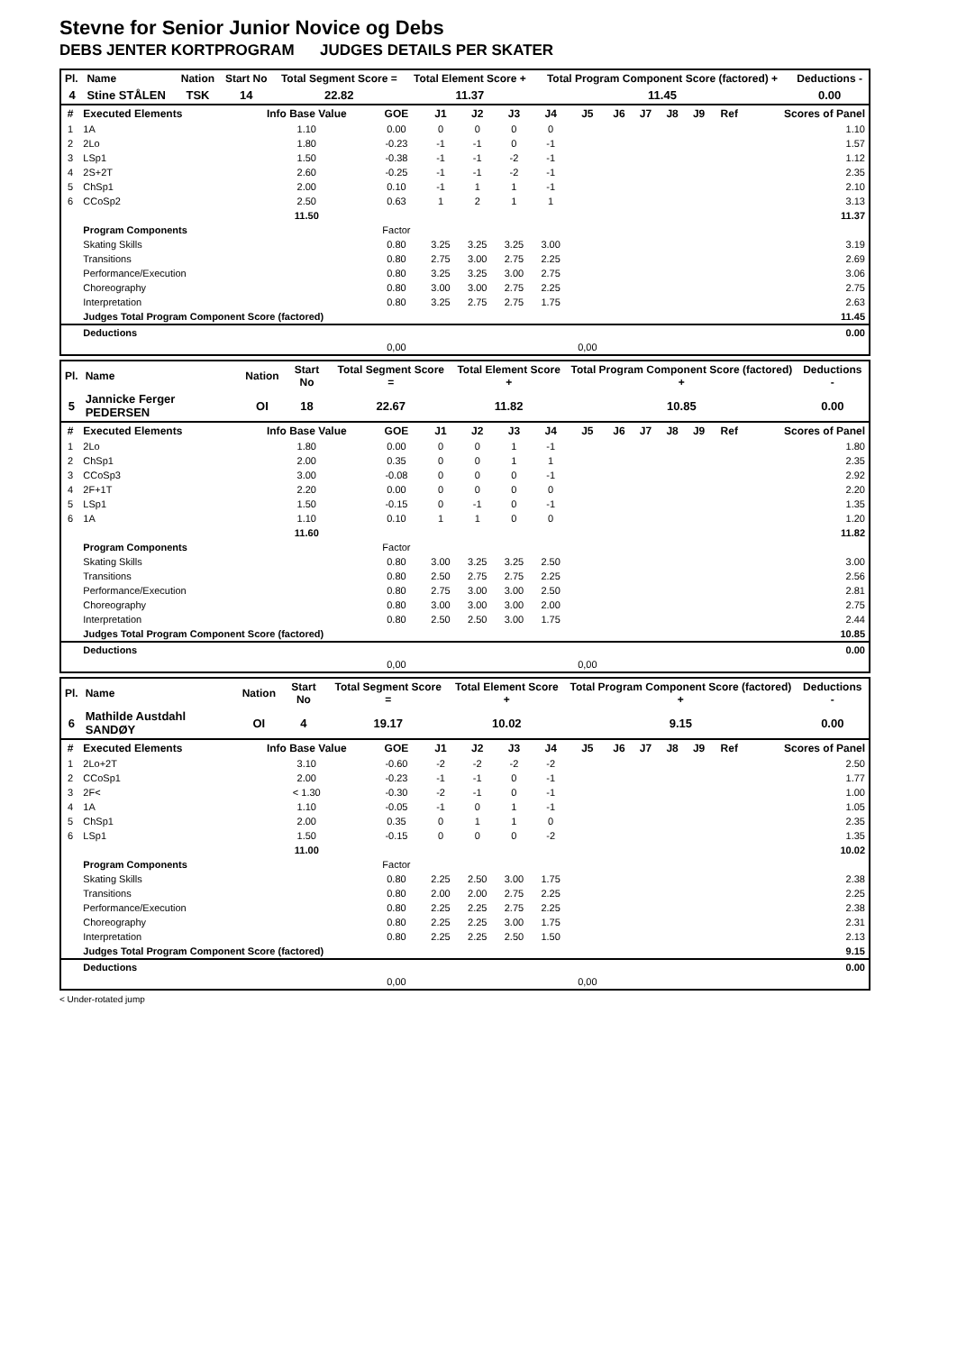Stevne for Senior Junior Novice og Debs
DEBS JENTER KORTPROGRAM JUDGES DETAILS PER SKATER
| Pl. | Name | Nation | Start No | Total Segment Score = | Total Element Score + | Total Program Component Score (factored) + | Deductions - |
| --- | --- | --- | --- | --- | --- | --- | --- |
| 4 | Stine STÅLEN | TSK | 14 | 22.82 | 11.37 | 11.45 | 0.00 |
| # | Executed Elements | Info Base Value | GOE | J1 | J2 | J3 | J4 | J5 | J6 | J7 | J8 | J9 | Ref | Scores of Panel |
| --- | --- | --- | --- | --- | --- | --- | --- | --- | --- | --- | --- | --- | --- | --- |
| 1 | 1A | 1.10 | 0.00 | 0 | 0 | 0 | 0 | | | | | | | 1.10 |
| 2 | 2Lo | 1.80 | -0.23 | -1 | -1 | 0 | -1 | | | | | | | 1.57 |
| 3 | LSp1 | 1.50 | -0.38 | -1 | -1 | -2 | -1 | | | | | | | 1.12 |
| 4 | 2S+2T | 2.60 | -0.25 | -1 | -1 | -2 | -1 | | | | | | | 2.35 |
| 5 | ChSp1 | 2.00 | 0.10 | -1 | 1 | 1 | -1 | | | | | | | 2.10 |
| 6 | CCoSp2 | 2.50 | 0.63 | 1 | 2 | 1 | 1 | | | | | | | 3.13 |
| | | 11.50 | | | | | | | | | | | | 11.37 |
| | Program Components | | Factor | | | | | | | | | | | |
| | Skating Skills | | 0.80 | 3.25 | 3.25 | 3.25 | 3.00 | | | | | | | 3.19 |
| | Transitions | | 0.80 | 2.75 | 3.00 | 2.75 | 2.25 | | | | | | | 2.69 |
| | Performance/Execution | | 0.80 | 3.25 | 3.25 | 3.00 | 2.75 | | | | | | | 3.06 |
| | Choreography | | 0.80 | 3.00 | 3.00 | 2.75 | 2.25 | | | | | | | 2.75 |
| | Interpretation | | 0.80 | 3.25 | 2.75 | 2.75 | 1.75 | | | | | | | 2.63 |
| | Judges Total Program Component Score (factored) | | | | | | | | | | | | | 11.45 |
| | Deductions | | | | | | | | | | | | | 0.00 |
| | | | 0,00 | | | | | 0,00 | | | | | | |
| Pl. | Name | Nation | Start No | Total Segment Score = | Total Element Score + | Total Program Component Score (factored) + | Deductions - |
| --- | --- | --- | --- | --- | --- | --- | --- |
| 5 | Jannicke Ferger PEDERSEN | OI | 18 | 22.67 | 11.82 | 10.85 | 0.00 |
| # | Executed Elements | Info Base Value | GOE | J1 | J2 | J3 | J4 | J5 | J6 | J7 | J8 | J9 | Ref | Scores of Panel |
| --- | --- | --- | --- | --- | --- | --- | --- | --- | --- | --- | --- | --- | --- | --- |
| 1 | 2Lo | 1.80 | 0.00 | 0 | 0 | 1 | -1 | | | | | | | 1.80 |
| 2 | ChSp1 | 2.00 | 0.35 | 0 | 0 | 1 | 1 | | | | | | | 2.35 |
| 3 | CCoSp3 | 3.00 | -0.08 | 0 | 0 | 0 | -1 | | | | | | | 2.92 |
| 4 | 2F+1T | 2.20 | 0.00 | 0 | 0 | 0 | 0 | | | | | | | 2.20 |
| 5 | LSp1 | 1.50 | -0.15 | 0 | -1 | 0 | -1 | | | | | | | 1.35 |
| 6 | 1A | 1.10 | 0.10 | 1 | 1 | 0 | 0 | | | | | | | 1.20 |
| | | 11.60 | | | | | | | | | | | | 11.82 |
| | Program Components | | Factor | | | | | | | | | | | |
| | Skating Skills | | 0.80 | 3.00 | 3.25 | 3.25 | 2.50 | | | | | | | 3.00 |
| | Transitions | | 0.80 | 2.50 | 2.75 | 2.75 | 2.25 | | | | | | | 2.56 |
| | Performance/Execution | | 0.80 | 2.75 | 3.00 | 3.00 | 2.50 | | | | | | | 2.81 |
| | Choreography | | 0.80 | 3.00 | 3.00 | 3.00 | 2.00 | | | | | | | 2.75 |
| | Interpretation | | 0.80 | 2.50 | 2.50 | 3.00 | 1.75 | | | | | | | 2.44 |
| | Judges Total Program Component Score (factored) | | | | | | | | | | | | | 10.85 |
| | Deductions | | | | | | | | | | | | | 0.00 |
| | | | 0,00 | | | | | 0,00 | | | | | | |
| Pl. | Name | Nation | Start No | Total Segment Score = | Total Element Score + | Total Program Component Score (factored) + | Deductions - |
| --- | --- | --- | --- | --- | --- | --- | --- |
| 6 | Mathilde Austdahl SANDØY | OI | 4 | 19.17 | 10.02 | 9.15 | 0.00 |
| # | Executed Elements | Info Base Value | GOE | J1 | J2 | J3 | J4 | J5 | J6 | J7 | J8 | J9 | Ref | Scores of Panel |
| --- | --- | --- | --- | --- | --- | --- | --- | --- | --- | --- | --- | --- | --- | --- |
| 1 | 2Lo+2T | 3.10 | -0.60 | -2 | -2 | -2 | -2 | | | | | | | 2.50 |
| 2 | CCoSp1 | 2.00 | -0.23 | -1 | -1 | 0 | -1 | | | | | | | 1.77 |
| 3 | 2F< | < 1.30 | -0.30 | -2 | -1 | 0 | -1 | | | | | | | 1.00 |
| 4 | 1A | 1.10 | -0.05 | -1 | 0 | 1 | -1 | | | | | | | 1.05 |
| 5 | ChSp1 | 2.00 | 0.35 | 0 | 1 | 1 | 0 | | | | | | | 2.35 |
| 6 | LSp1 | 1.50 | -0.15 | 0 | 0 | 0 | -2 | | | | | | | 1.35 |
| | | 11.00 | | | | | | | | | | | | 10.02 |
| | Program Components | | Factor | | | | | | | | | | | |
| | Skating Skills | | 0.80 | 2.25 | 2.50 | 3.00 | 1.75 | | | | | | | 2.38 |
| | Transitions | | 0.80 | 2.00 | 2.00 | 2.75 | 2.25 | | | | | | | 2.25 |
| | Performance/Execution | | 0.80 | 2.25 | 2.25 | 2.75 | 2.25 | | | | | | | 2.38 |
| | Choreography | | 0.80 | 2.25 | 2.25 | 3.00 | 1.75 | | | | | | | 2.31 |
| | Interpretation | | 0.80 | 2.25 | 2.25 | 2.50 | 1.50 | | | | | | | 2.13 |
| | Judges Total Program Component Score (factored) | | | | | | | | | | | | | 9.15 |
| | Deductions | | | | | | | | | | | | | 0.00 |
| | | | 0,00 | | | | | 0,00 | | | | | | |
< Under-rotated jump